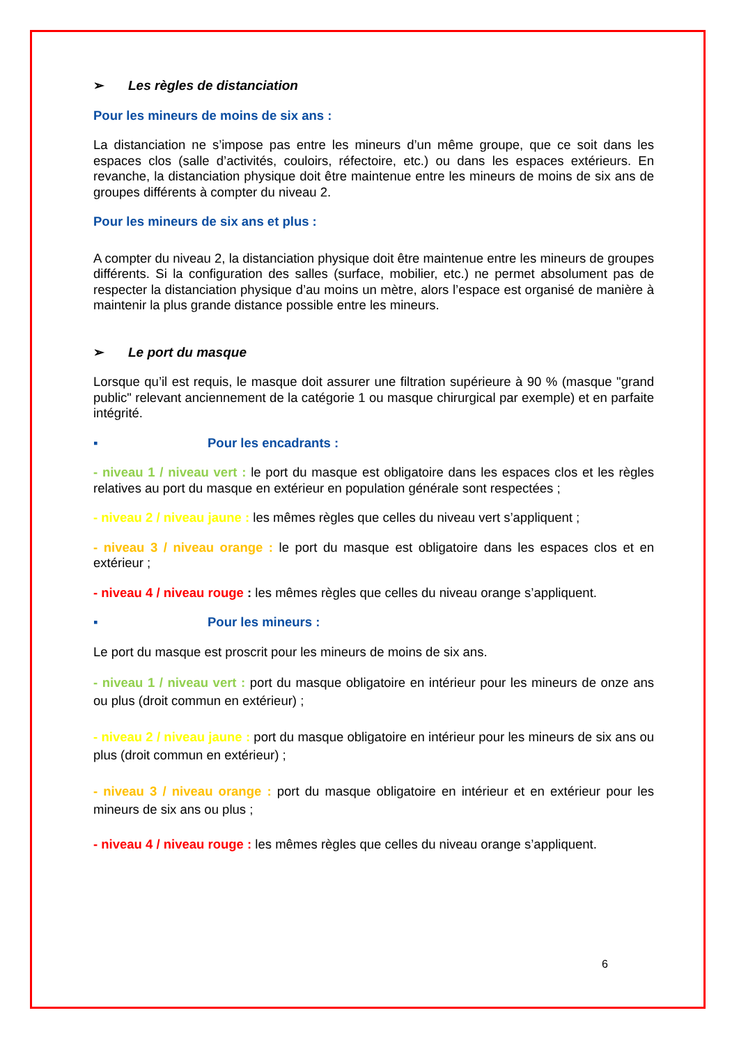➢ Les règles de distanciation
Pour les mineurs de moins de six ans :
La distanciation ne s’impose pas entre les mineurs d’un même groupe, que ce soit dans les espaces clos (salle d’activités, couloirs, réfectoire, etc.) ou dans les espaces extérieurs. En revanche, la distanciation physique doit être maintenue entre les mineurs de moins de six ans de groupes différents à compter du niveau 2.
Pour les mineurs de six ans et plus :
A compter du niveau 2, la distanciation physique doit être maintenue entre les mineurs de groupes différents. Si la configuration des salles (surface, mobilier, etc.) ne permet absolument pas de respecter la distanciation physique d’au moins un mètre, alors l’espace est organisé de manière à maintenir la plus grande distance possible entre les mineurs.
➢ Le port du masque
Lorsque qu’il est requis, le masque doit assurer une filtration supérieure à 90 % (masque "grand public" relevant anciennement de la catégorie 1 ou masque chirurgical par exemple) et en parfaite intégrité.
▪ Pour les encadrants :
- niveau 1 / niveau vert : le port du masque est obligatoire dans les espaces clos et les règles relatives au port du masque en extérieur en population générale sont respectées ;
- niveau 2 / niveau jaune : les mêmes règles que celles du niveau vert s’appliquent ;
- niveau 3 / niveau orange : le port du masque est obligatoire dans les espaces clos et en extérieur ;
- niveau 4 / niveau rouge : les mêmes règles que celles du niveau orange s’appliquent.
▪ Pour les mineurs :
Le port du masque est proscrit pour les mineurs de moins de six ans.
- niveau 1 / niveau vert : port du masque obligatoire en intérieur pour les mineurs de onze ans ou plus (droit commun en extérieur) ;
- niveau 2 / niveau jaune : port du masque obligatoire en intérieur pour les mineurs de six ans ou plus (droit commun en extérieur) ;
- niveau 3 / niveau orange : port du masque obligatoire en intérieur et en extérieur pour les mineurs de six ans ou plus ;
- niveau 4 / niveau rouge : les mêmes règles que celles du niveau orange s’appliquent.
6